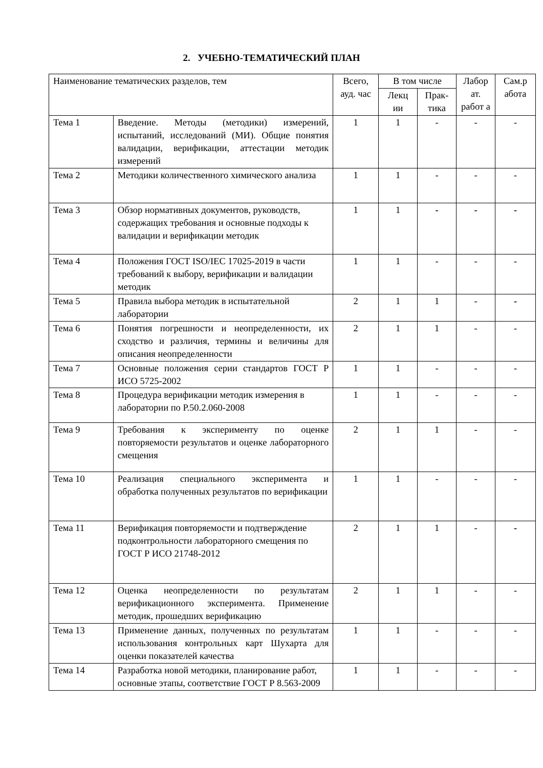2. УЧЕБНО-ТЕМАТИЧЕСКИЙ ПЛАН
| Наименование тематических разделов, тем | | Всего, ауд. час | В том числе | | Лабор ат. работ а | Сам.р абота |
| --- | --- | --- | --- | --- | --- | --- |
| | | | Лекц ии | Прак-тика | | |
| Тема 1 | Введение. Методы (методики) измерений, испытаний, исследований (МИ). Общие понятия валидации, верификации, аттестации методик измерений | 1 | 1 | - | - | - |
| Тема 2 | Методики количественного химического анализа | 1 | 1 | - | - | - |
| Тема 3 | Обзор нормативных документов, руководств, содержащих требования и основные подходы к валидации и верификации методик | 1 | 1 | - | - | - |
| Тема 4 | Положения ГОСТ ISO/IEC 17025-2019 в части требований к выбору, верификации и валидации методик | 1 | 1 | - | - | - |
| Тема 5 | Правила выбора методик в испытательной лаборатории | 2 | 1 | 1 | - | - |
| Тема 6 | Понятия погрешности и неопределенности, их сходство и различия, термины и величины для описания неопределенности | 2 | 1 | 1 | - | - |
| Тема 7 | Основные положения серии стандартов ГОСТ Р ИСО 5725-2002 | 1 | 1 | - | - | - |
| Тема 8 | Процедура верификации методик измерения в лаборатории по Р.50.2.060-2008 | 1 | 1 | - | - | - |
| Тема 9 | Требования к эксперименту по оценке повторяемости результатов и оценке лабораторного смещения | 2 | 1 | 1 | - | - |
| Тема 10 | Реализация специального эксперимента и обработка полученных результатов по верификации | 1 | 1 | - | - | - |
| Тема 11 | Верификация повторяемости и подтверждение подконтрольности лабораторного смещения по ГОСТ Р ИСО 21748-2012 | 2 | 1 | 1 | - | - |
| Тема 12 | Оценка неопределенности по результатам верификационного эксперимента. Применение методик, прошедших верификацию | 2 | 1 | 1 | - | - |
| Тема 13 | Применение данных, полученных по результатам использования контрольных карт Шухарта для оценки показателей качества | 1 | 1 | - | - | - |
| Тема 14 | Разработка новой методики, планирование работ, основные этапы, соответствие ГОСТ Р 8.563-2009 | 1 | 1 | - | - | - |